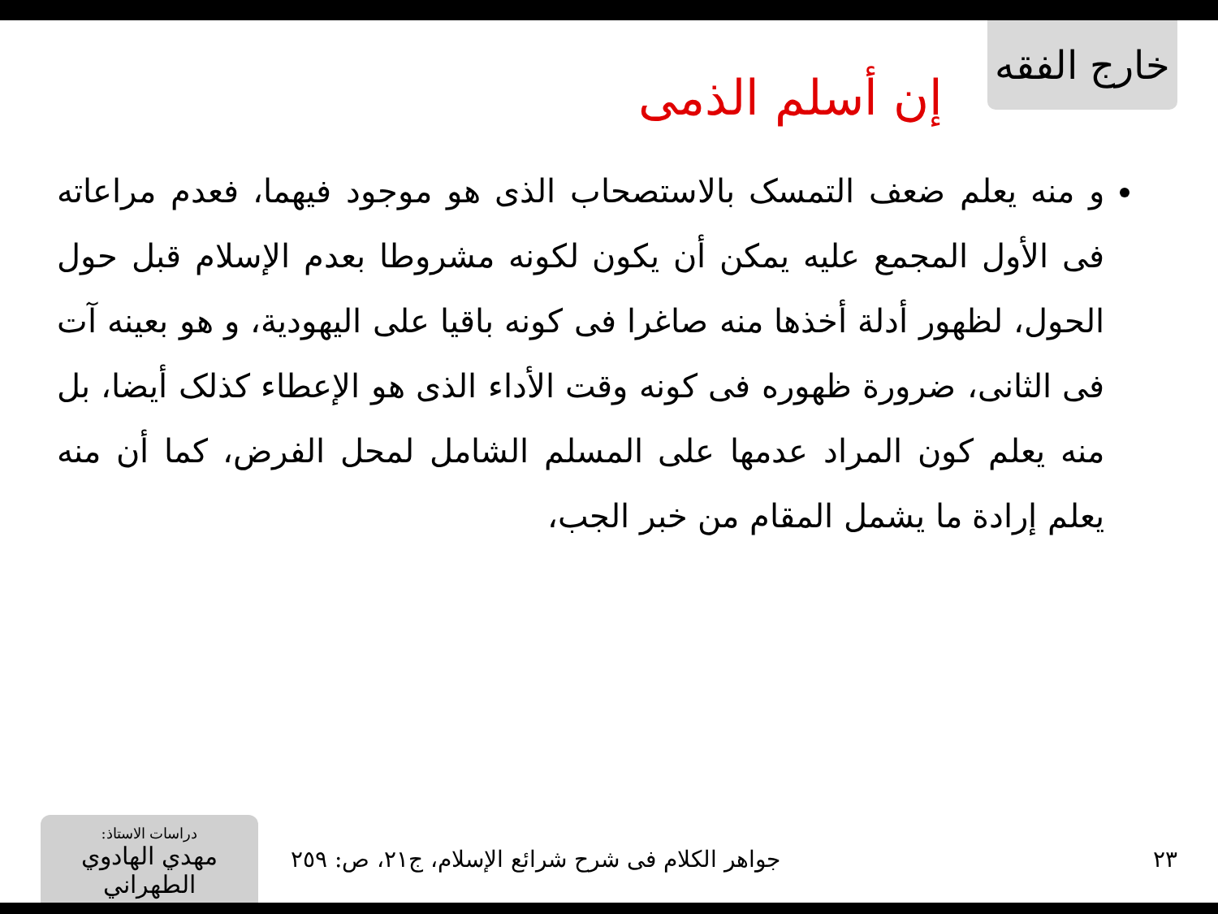خارج الفقه
إن أسلم الذمى
و منه يعلم ضعف التمسک بالاستصحاب الذى هو موجود فيهما، فعدم مراعاته فى الأول المجمع عليه يمكن أن يكون لكونه مشروطا بعدم الإسلام قبل حول الحول، لظهور أدلة أخذها منه صاغرا فى كونه باقيا على اليهودية، و هو بعينه آت فى الثانى، ضرورة ظهوره فى كونه وقت الأداء الذى هو الإعطاء كذلک أيضا، بل منه يعلم كون المراد عدمها على المسلم الشامل لمحل الفرض، كما أن منه يعلم إرادة ما يشمل المقام من خبر الجب،
دراسات الاستاذ:
مهدي الهادوي الطهراني
جواهر الكلام فى شرح شرائع الإسلام، ج٢١، ص: ٢٥٩
٢٣